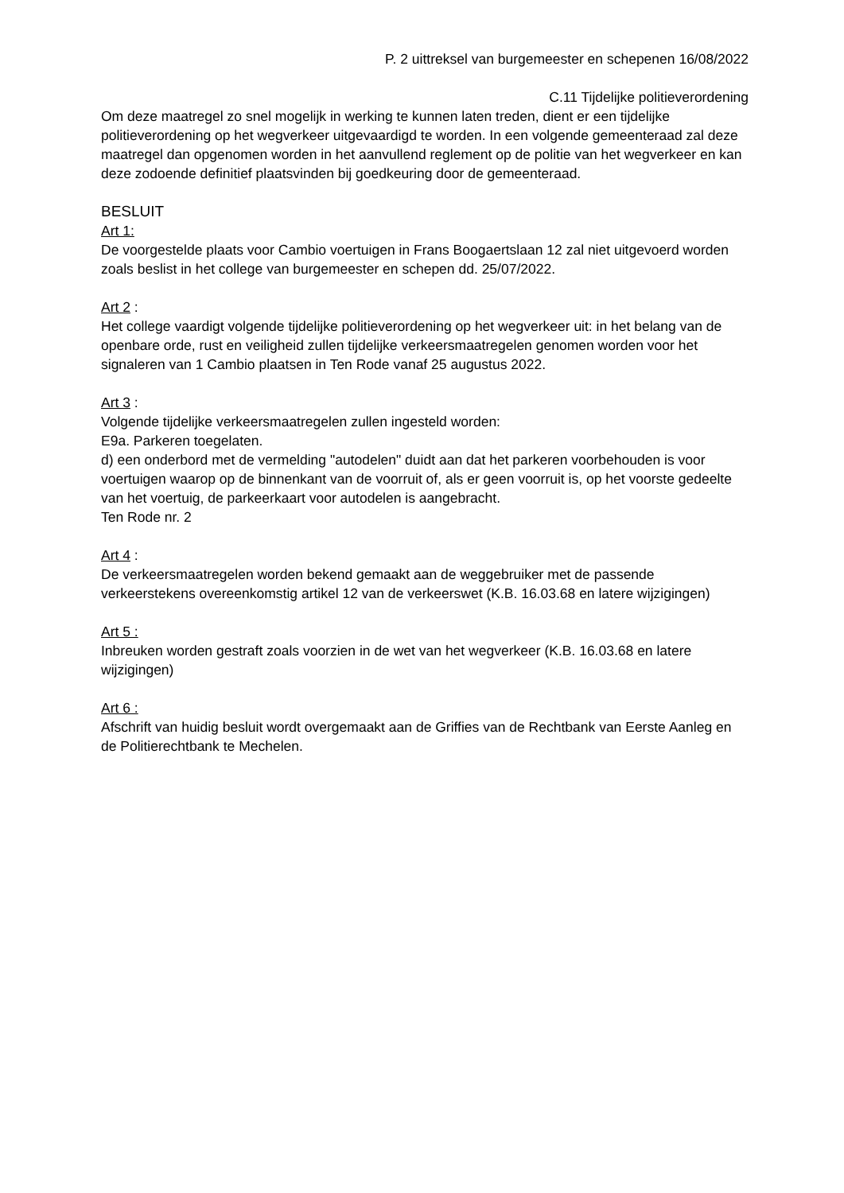P. 2 uittreksel van burgemeester en schepenen 16/08/2022
C.11 Tijdelijke politieverordening
Om deze maatregel zo snel mogelijk in werking te kunnen laten treden, dient er een tijdelijke politieverordening op het wegverkeer uitgevaardigd te worden. In een volgende gemeenteraad zal deze maatregel dan opgenomen worden in het aanvullend reglement op de politie van het wegverkeer en kan deze zodoende definitief plaatsvinden bij goedkeuring door de gemeenteraad.
BESLUIT
Art 1:
De voorgestelde plaats voor Cambio voertuigen in Frans Boogaertslaan 12 zal niet uitgevoerd worden zoals beslist in het college van burgemeester en schepen dd. 25/07/2022.
Art 2 :
Het college vaardigt volgende tijdelijke politieverordening op het wegverkeer uit: in het belang van de openbare orde, rust en veiligheid zullen tijdelijke verkeersmaatregelen genomen worden voor het signaleren van 1 Cambio plaatsen in Ten Rode vanaf 25 augustus 2022.
Art 3 :
Volgende tijdelijke verkeersmaatregelen zullen ingesteld worden:
E9a. Parkeren toegelaten.
d) een onderbord met de vermelding "autodelen" duidt aan dat het parkeren voorbehouden is voor voertuigen waarop op de binnenkant van de voorruit of, als er geen voorruit is, op het voorste gedeelte van het voertuig, de parkeerkaart voor autodelen is aangebracht.
Ten Rode nr. 2
Art 4 :
De verkeersmaatregelen worden bekend gemaakt aan de weggebruiker met de passende verkeerstekens overeenkomstig artikel 12 van de verkeerswet (K.B. 16.03.68 en latere wijzigingen)
Art 5 :
Inbreuken worden gestraft zoals voorzien in de wet van het wegverkeer (K.B. 16.03.68 en latere wijzigingen)
Art 6 :
Afschrift van huidig besluit wordt overgemaakt aan de Griffies van de Rechtbank van Eerste Aanleg en de Politierechtbank te Mechelen.